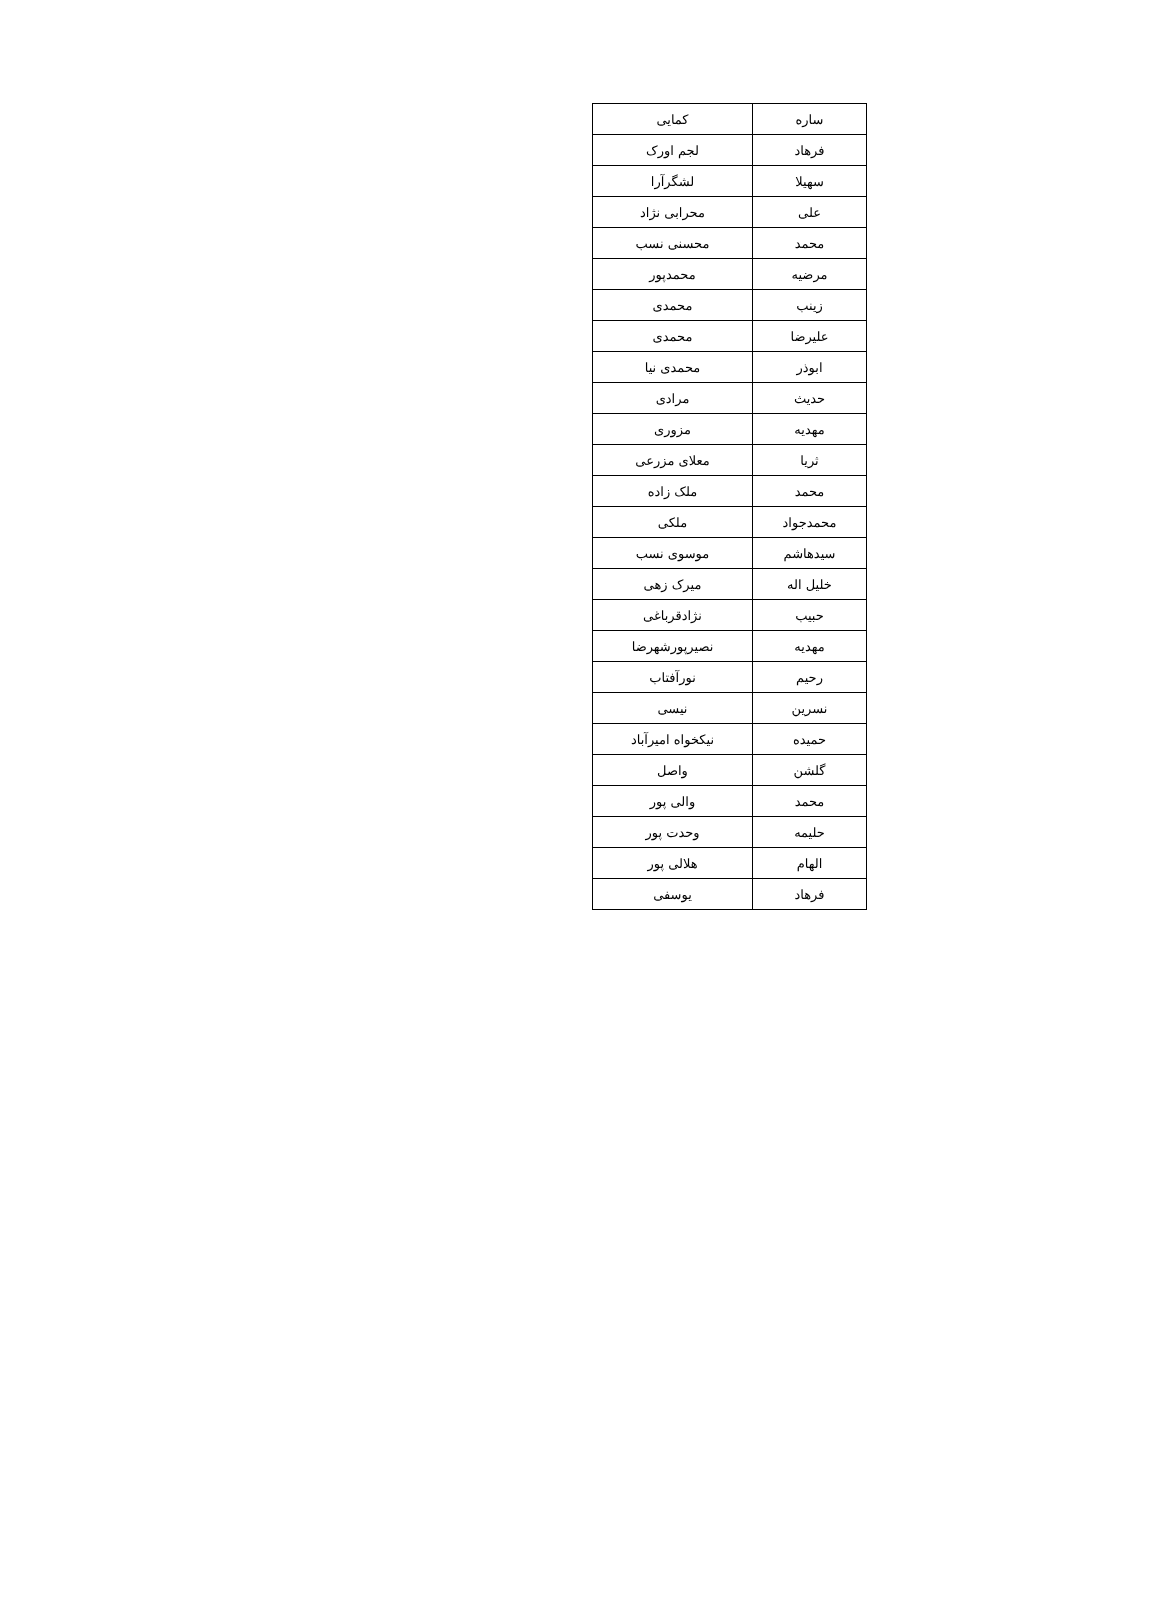| ساره | کمایی |
| فرهاد | لجم اورک |
| سهیلا | لشگرآرا |
| علی | محرابی نژاد |
| محمد | محسنی نسب |
| مرضیه | محمدپور |
| زینب | محمدی |
| علیرضا | محمدی |
| ابوذر | محمدی نیا |
| حدیث | مرادی |
| مهدیه | مزوری |
| ثریا | معلای مزرعی |
| محمد | ملک زاده |
| محمدجواد | ملکی |
| سیدهاشم | موسوی نسب |
| خلیل اله | میرک زهی |
| حبیب | نژادقرباغی |
| مهدیه | نصیرپورشهرضا |
| رحیم | نورآفتاب |
| نسرین | نیسی |
| حمیده | نیکخواه امیرآباد |
| گلشن | واصل |
| محمد | والی پور |
| حلیمه | وحدت پور |
| الهام | هلالی پور |
| فرهاد | یوسفی |